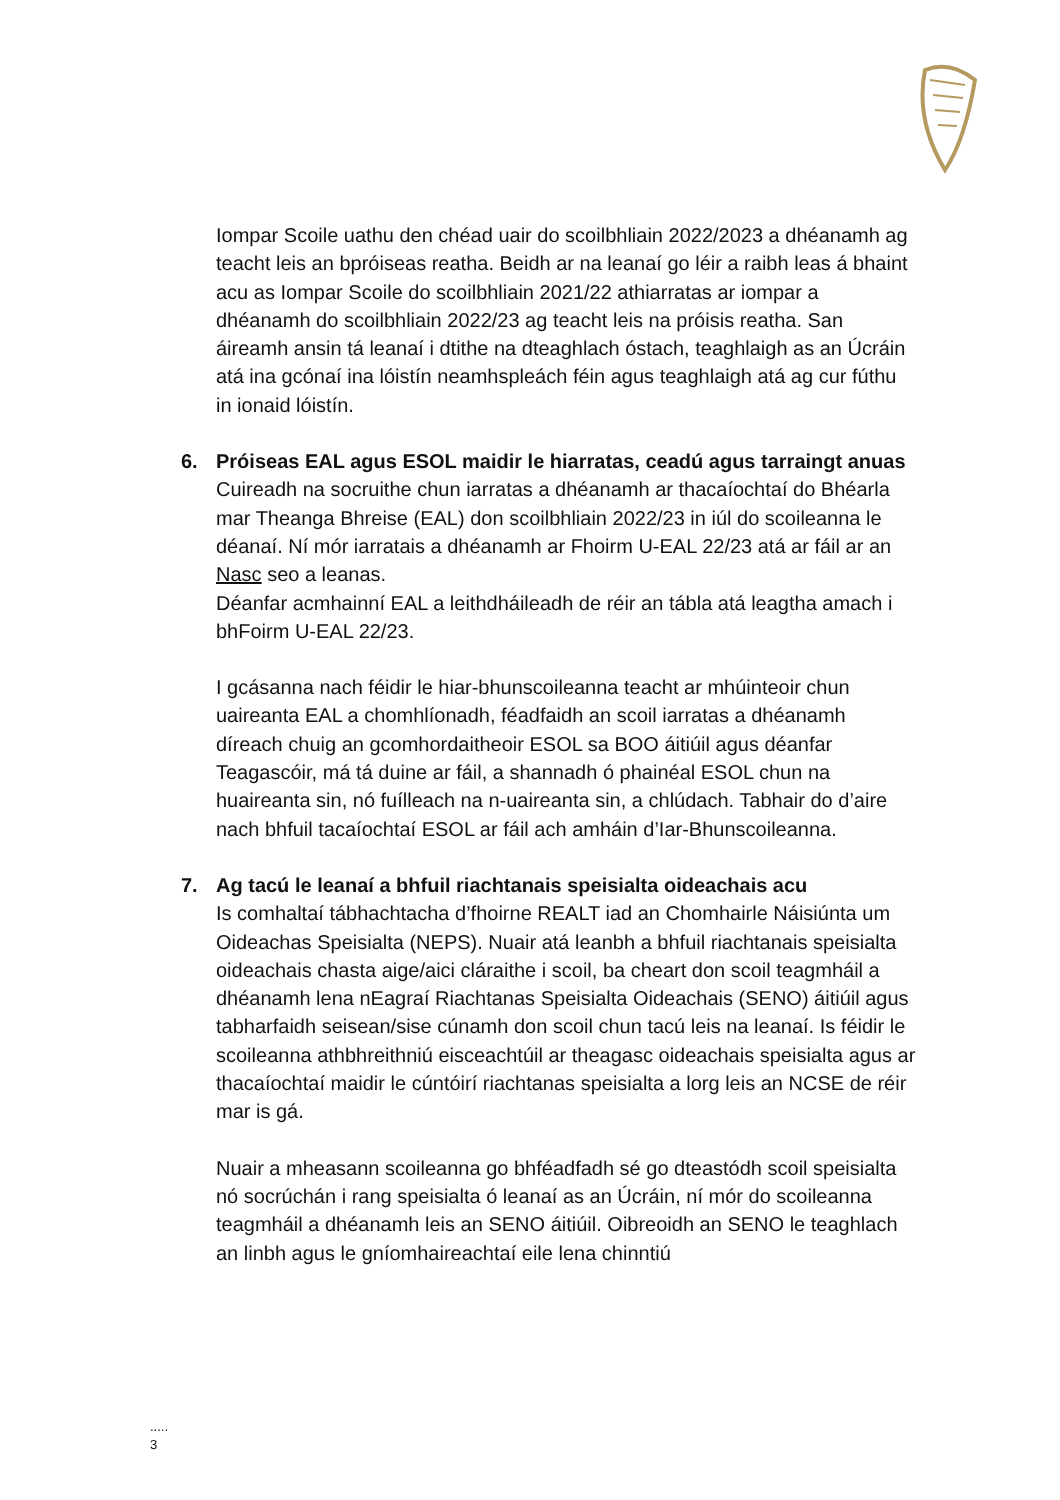Iompar Scoile uathu den chéad uair do scoilbhliain 2022/2023 a dhéanamh ag teacht leis an bpróiseas reatha. Beidh ar na leanaí go léir a raibh leas á bhaint acu as Iompar Scoile do scoilbhliain 2021/22 athiarratas ar iompar a dhéanamh do scoilbhliain 2022/23 ag teacht leis na próisis reatha. San áireamh ansin tá leanaí i dtithe na dteaghlach óstach, teaghlaigh as an Úcráin atá ina gcónaí ina lóistín neamhspleách féin agus teaghlaigh atá ag cur fúthu in ionaid lóistín.
6. Próiseas EAL agus ESOL maidir le hiarratas, ceadú agus tarraingt anuas
Cuireadh na socruithe chun iarratas a dhéanamh ar thacaíochtaí do Bhéarla mar Theanga Bhreise (EAL) don scoilbhliain 2022/23 in iúl do scoileanna le déanaí. Ní mór iarratais a dhéanamh ar Fhoirm U-EAL 22/23 atá ar fáil ar an Nasc seo a leanas.
Déanfar acmhainní EAL a leithdháileadh de réir an tábla atá leagtha amach i bhFoirm U-EAL 22/23.
I gcásanna nach féidir le hiar-bhunscoileanna teacht ar mhúinteoir chun uaireanta EAL a chomhlíonadh, féadfaidh an scoil iarratas a dhéanamh díreach chuig an gcomhordaitheoir ESOL sa BOO áitiúil agus déanfar Teagascóir, má tá duine ar fáil, a shannadh ó phainéal ESOL chun na huaireanta sin, nó fuílleach na n-uaireanta sin, a chlúdach. Tabhair do d’aire nach bhfuil tacaíochtaí ESOL ar fáil ach amháin d’Iar-Bhunscoileanna.
7. Ag tacú le leanaí a bhfuil riachtanais speisialta oideachais acu
Is comhaltaí tábhachtacha d’fhoirne REALT iad an Chomhairle Náisiúnta um Oideachas Speisialta (NEPS). Nuair atá leanbh a bhfuil riachtanais speisialta oideachais chasta aige/aici cláraithe i scoil, ba cheart don scoil teagmháil a dhéanamh lena nEagraí Riachtanas Speisialta Oideachais (SENO) áitiúil agus tabharfaidh seisean/sise cúnamh don scoil chun tacú leis na leanaí. Is féidir le scoileanna athbhreithniú eisceachtúil ar theagasc oideachais speisialta agus ar thacaíochtaí maidir le cúntóirí riachtanas speisialta a lorg leis an NCSE de réir mar is gá.
Nuair a mheasann scoileanna go bhféadfadh sé go dteastódh scoil speisialta nó socrúchán i rang speisialta ó leanaí as an Úcráin, ní mór do scoileanna teagmháil a dhéanamh leis an SENO áitiúil. Oibreoidh an SENO le teaghlach an linbh agus le gníomhaireachtaí eile lena chinntiú
.....
3